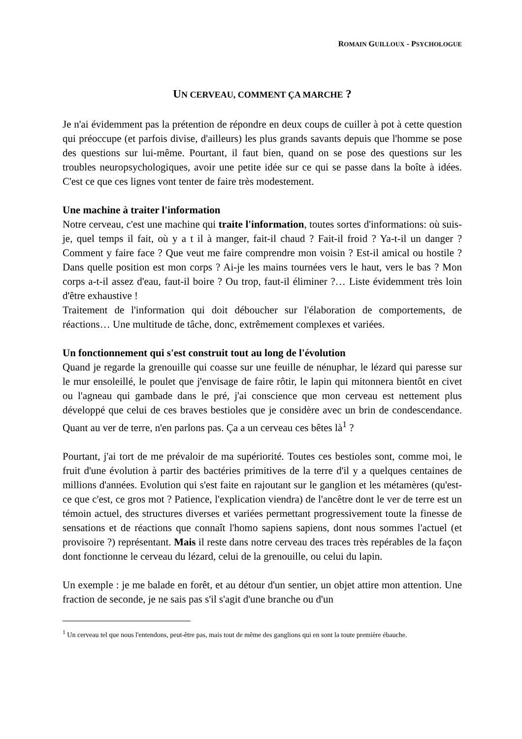ROMAIN GUILLOUX - PSYCHOLOGUE
UN CERVEAU, COMMENT ÇA MARCHE ?
Je n'ai évidemment pas la prétention de répondre en deux coups de cuiller à pot à cette question qui préoccupe (et parfois divise, d'ailleurs) les plus grands savants depuis que l'homme se pose des questions sur lui-même. Pourtant, il faut bien, quand on se pose des questions sur les troubles neuropsychologiques, avoir une petite idée sur ce qui se passe dans la boîte à idées. C'est ce que ces lignes vont tenter de faire très modestement.
Une machine à traiter l'information
Notre cerveau, c'est une machine qui traite l'information, toutes sortes d'informations: où suis-je, quel temps il fait, où y a t il à manger, fait-il chaud ? Fait-il froid ? Ya-t-il un danger ? Comment y faire face ? Que veut me faire comprendre mon voisin ? Est-il amical ou hostile ? Dans quelle position est mon corps ? Ai-je les mains tournées vers le haut, vers le bas ? Mon corps a-t-il assez d'eau, faut-il boire ? Ou trop, faut-il éliminer ?… Liste évidemment très loin d'être exhaustive !
Traitement de l'information qui doit déboucher sur l'élaboration de comportements, de réactions… Une multitude de tâche, donc, extrêmement complexes et variées.
Un fonctionnement qui s'est construit tout au long de l'évolution
Quand je regarde la grenouille qui coasse sur une feuille de nénuphar, le lézard qui paresse sur le mur ensoleillé, le poulet que j'envisage de faire rôtir, le lapin qui mitonnera bientôt en civet ou l'agneau qui gambade dans le pré, j'ai conscience que mon cerveau est nettement plus développé que celui de ces braves bestioles que je considère avec un brin de condescendance. Quant au ver de terre, n'en parlons pas. Ça a un cerveau ces bêtes là<sup>1</sup> ?
Pourtant, j'ai tort de me prévaloir de ma supériorité. Toutes ces bestioles sont, comme moi, le fruit d'une évolution à partir des bactéries primitives de la terre d'il y a quelques centaines de millions d'années. Evolution qui s'est faite en rajoutant sur le ganglion et les métamères (qu'est-ce que c'est, ce gros mot ? Patience, l'explication viendra) de l'ancêtre dont le ver de terre est un témoin actuel, des structures diverses et variées permettant progressivement toute la finesse de sensations et de réactions que connaît l'homo sapiens sapiens, dont nous sommes l'actuel (et provisoire ?) représentant. Mais il reste dans notre cerveau des traces très repérables de la façon dont fonctionne le cerveau du lézard, celui de la grenouille, ou celui du lapin.
Un exemple : je me balade en forêt, et au détour d'un sentier, un objet attire mon attention. Une fraction de seconde, je ne sais pas s'il s'agit d'une branche ou d'un
<sup>1</sup> Un cerveau tel que nous l'entendons, peut-être pas, mais tout de même des ganglions qui en sont la toute première ébauche.